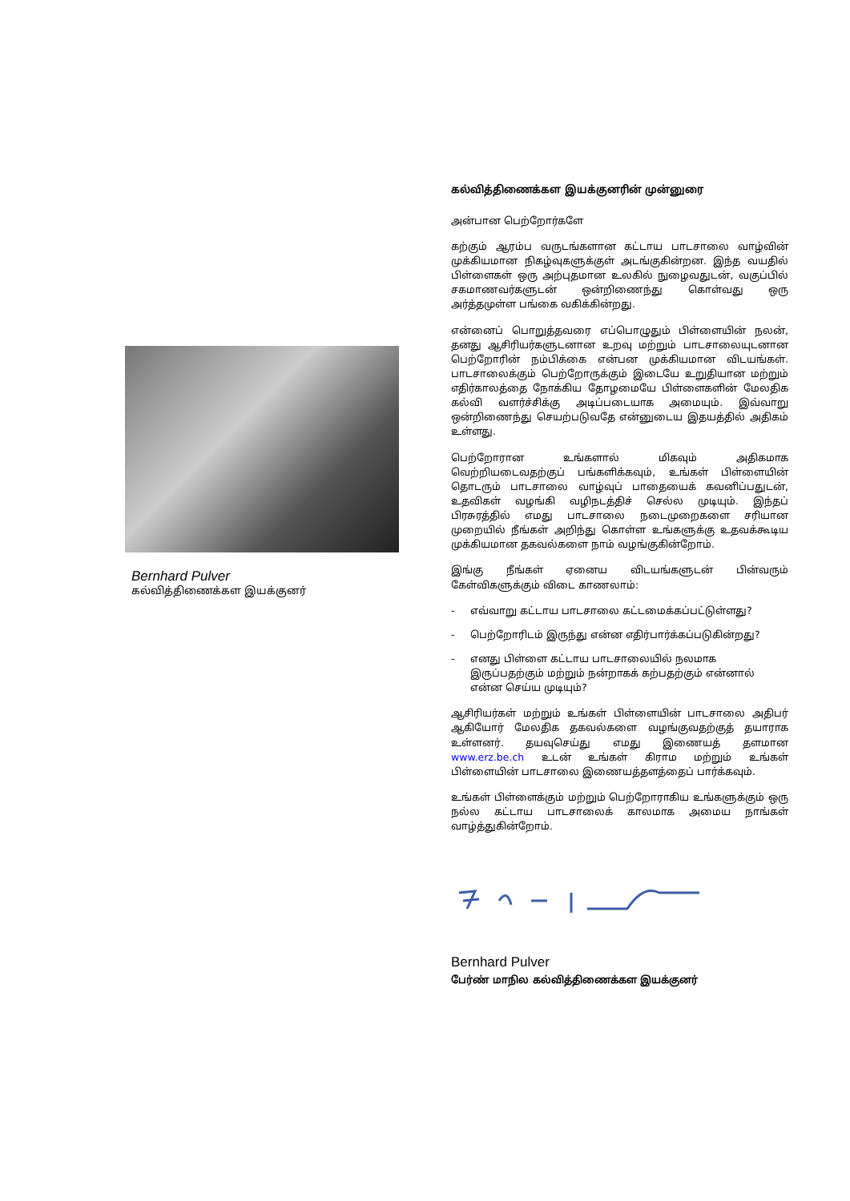Bernhard Pulver
கல்வித்திணைக்கள இயக்குனர்
கல்வித்திணைக்கள இயக்குனரின் முன்னுரை
அன்பான பெற்றோர்களே
கற்கும் ஆரம்ப வருடங்களான கட்டாய பாடசாலை வாழ்வின் முக்கியமான நிகழ்வுகளுக்குள் அடங்குகின்றன. இந்த வயதில் பிள்ளைகள் ஒரு அற்புதமான உலகில் நுழைவதுடன், வகுப்பில் சகமாணவர்களுடன் ஒன்றிணைந்து கொள்வது ஒரு அர்த்தமுள்ள பங்கை வகிக்கின்றது.
என்னைப் பொறுத்தவரை எப்பொழுதும் பிள்ளையின் நலன், தனது ஆசிரியர்களுடனான உறவு மற்றும் பாடசாலையுடனான பெற்றோரின் நம்பிக்கை என்பன முக்கியமான விடயங்கள். பாடசாலைக்கும் பெற்றோருக்கும் இடையே உறுதியான மற்றும் எதிர்காலத்தை நோக்கிய தோழமையே பிள்ளைகளின் மேலதிக கல்வி வளர்ச்சிக்கு அடிப்படையாக அமையும். இவ்வாறு ஒன்றிணைந்து செயற்படுவதே என்னுடைய இதயத்தில் அதிகம் உள்ளது.
பெற்றோரான உங்களால் மிகவும் அதிகமாக வெற்றியடைவதற்குப் பங்களிக்கவும், உங்கள் பிள்ளையின் தொடரும் பாடசாலை வாழ்வுப் பாதையைக் கவனிப்பதுடன், உதவிகள் வழங்கி வழிநடத்திச் செல்ல முடியும். இந்தப் பிரசுரத்தில் எமது பாடசாலை நடைமுறைகளை சரியான முறையில் நீங்கள் அறிந்து கொள்ள உங்களுக்கு உதவக்கூடிய முக்கியமான தகவல்களை நாம் வழங்குகின்றோம்.
இங்கு நீங்கள் ஏனைய விடயங்களுடன் பின்வரும் கேள்விகளுக்கும் விடை காணலாம்:
- எவ்வாறு கட்டாய பாடசாலை கட்டமைக்கப்பட்டுள்ளது?
- பெற்றோரிடம் இருந்து என்ன எதிர்பார்க்கப்படுகின்றது?
- எனது பிள்ளை கட்டாய பாடசாலையில் நலமாக இருப்பதற்கும் மற்றும் நன்றாகக் கற்பதற்கும் என்னால் என்ன செய்ய முடியும்?
ஆசிரியர்கள் மற்றும் உங்கள் பிள்ளையின் பாடசாலை அதிபர் ஆகியோர் மேலதிக தகவல்களை வழங்குவதற்குத் தயாராக உள்ளனர். தயவுசெய்து எமது இணையத் தளமான www.erz.be.ch உடன் உங்கள் கிராம மற்றும் உங்கள் பிள்ளையின் பாடசாலை இணையத்தளத்தைப் பார்க்கவும்.
உங்கள் பிள்ளைக்கும் மற்றும் பெற்றோராகிய உங்களுக்கும் ஒரு நல்ல கட்டாய பாடசாலைக் காலமாக அமைய நாங்கள் வாழ்த்துகின்றோம்.
Bernhard Pulver
பேர்ண் மாநில கல்வித்திணைக்கள இயக்குனர்